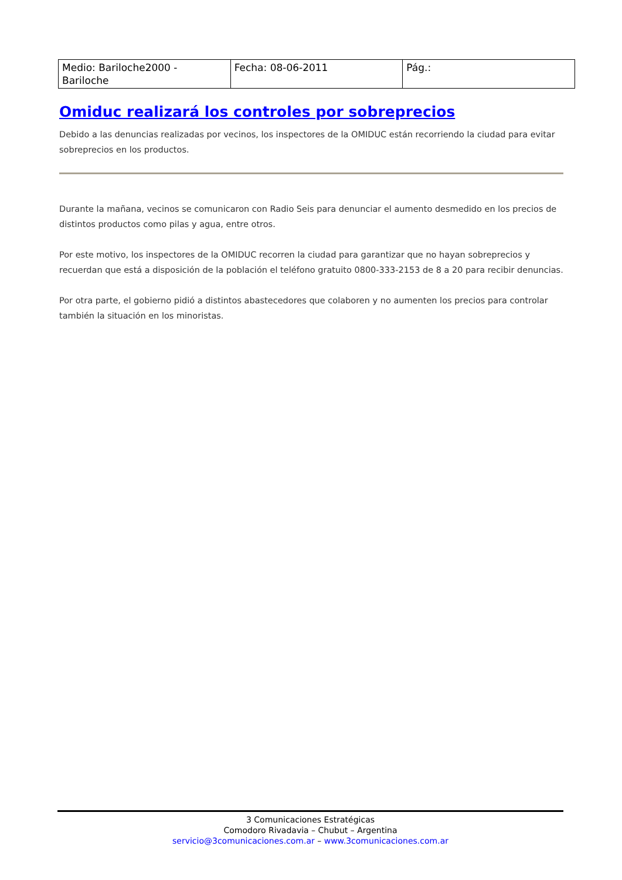| Medio: Bariloche2000 - Bariloche | Fecha: 08-06-2011 | Pág.: |
Omiduc realizará los controles por sobreprecios
Debido a las denuncias realizadas por vecinos, los inspectores de la OMIDUC están recorriendo la ciudad para evitar sobreprecios en los productos.
Durante la mañana, vecinos se comunicaron con Radio Seis para denunciar el aumento desmedido en los precios de distintos productos como pilas y agua, entre otros.
Por este motivo, los inspectores de la OMIDUC recorren la ciudad para garantizar que no hayan sobreprecios y recuerdan que está a disposición de la población el teléfono gratuito 0800-333-2153 de 8 a 20 para recibir denuncias.
Por otra parte, el gobierno pidió a distintos abastecedores que colaboren y no aumenten los precios para controlar también la situación en los minoristas.
3 Comunicaciones Estratégicas
Comodoro Rivadavia – Chubut – Argentina
servicio@3comunicaciones.com.ar – www.3comunicaciones.com.ar